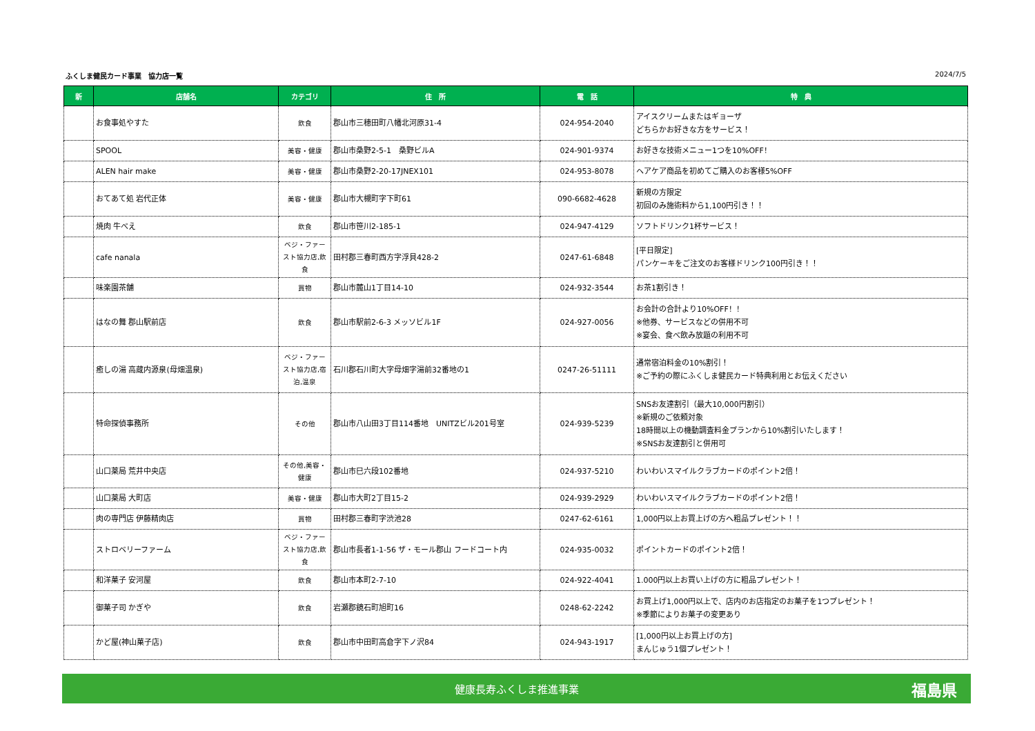ふくしま健民カード事業　協力店一覧 2024/7/5
| 新 | 店舗名 | カテゴリ | 住 所 | 電 話 | 特 典 |
| --- | --- | --- | --- | --- | --- |
| | お食事処やすた | 飲食 | 郡山市三穂田町八幡北河原31-4 | 024-954-2040 | アイスクリームまたはギョーザ どちらかお好きな方をサービス！ |
| | SPOOL | 美容・健康 | 郡山市桑野2-5-1 桑野ビルA | 024-901-9374 | お好きな技術メニュー1つを10%OFF！ |
| | ALEN hair make | 美容・健康 | 郡山市桑野2-20-17JNEX101 | 024-953-8078 | ヘアケア商品を初めてご購入のお客様5%OFF |
| | おてあて処 岩代正体 | 美容・健康 | 郡山市大槻町字下町61 | 090-6682-4628 | 新規の方限定 初回のみ施術料から1,100円引き！！ |
| | 焼肉 牛べえ | 飲食 | 郡山市笹川2-185-1 | 024-947-4129 | ソフトドリンク1杯サービス！ |
| | cafe nanala | ベジ・ファースト協力店,飲食 | 田村郡三春町西方字浮貝428-2 | 0247-61-6848 | [平日限定] パンケーキをご注文のお客様ドリンク100円引き！！ |
| | 味楽園茶舗 | 買物 | 郡山市麓山1丁目14-10 | 024-932-3544 | お茶1割引き！ |
| | はなの舞 郡山駅前店 | 飲食 | 郡山市駅前2-6-3 メッソビル1F | 024-927-0056 | お会計の合計より10%OFF！！ ※他券、サービスなどの併用不可 ※宴会、食べ飲み放題の利用不可 |
| | 癒しの湯 高蔵内源泉(母畑温泉) | ベジ・ファースト協力店,宿泊,温泉 | 石川郡石川町大字母畑字湯前32番地の1 | 0247-26-51111 | 通常宿泊料金の10%割引！ ※ご予約の際にふくしま健民カード特典利用とお伝えください |
| | 特命探偵事務所 | その他 | 郡山市八山田3丁目114番地 UNITZビル201号室 | 024-939-5239 | SNSお友達割引（最大10,000円割引） ※新規のご依頼対象 18時間以上の機動調査料金プランから10%割引いたします！ ※SNSお友達割引と併用可 |
| | 山口薬局 荒井中央店 | その他,美容・健康 | 郡山市巳六段102番地 | 024-937-5210 | わいわいスマイルクラブカードのポイント2倍！ |
| | 山口薬局 大町店 | 美容・健康 | 郡山市大町2丁目15-2 | 024-939-2929 | わいわいスマイルクラブカードのポイント2倍！ |
| | 肉の専門店 伊藤精肉店 | 買物 | 田村郡三春町字渋池28 | 0247-62-6161 | 1,000円以上お買上げの方へ粗品プレゼント！！ |
| | ストロベリーファーム | ベジ・ファースト協力店,飲食 | 郡山市長者1-1-56 ザ・モール郡山 フードコート内 | 024-935-0032 | ポイントカードのポイント2倍！ |
| | 和洋菓子 安河屋 | 飲食 | 郡山市本町2-7-10 | 024-922-4041 | 1.000円以上お買い上げの方に粗品プレゼント！ |
| | 御菓子司 かぎや | 飲食 | 岩瀬郡鏡石町旭町16 | 0248-62-2242 | お買上げ1,000円以上で、店内のお店指定のお菓子を1つプレゼント！ ※季節によりお菓子の変更あり |
| | かど屋(神山菓子店) | 飲食 | 郡山市中田町高倉字下ノ沢84 | 024-943-1917 | [1,000円以上お買上げの方] まんじゅう1個プレゼント！ |
健康長寿ふくしま推進事業 福島県